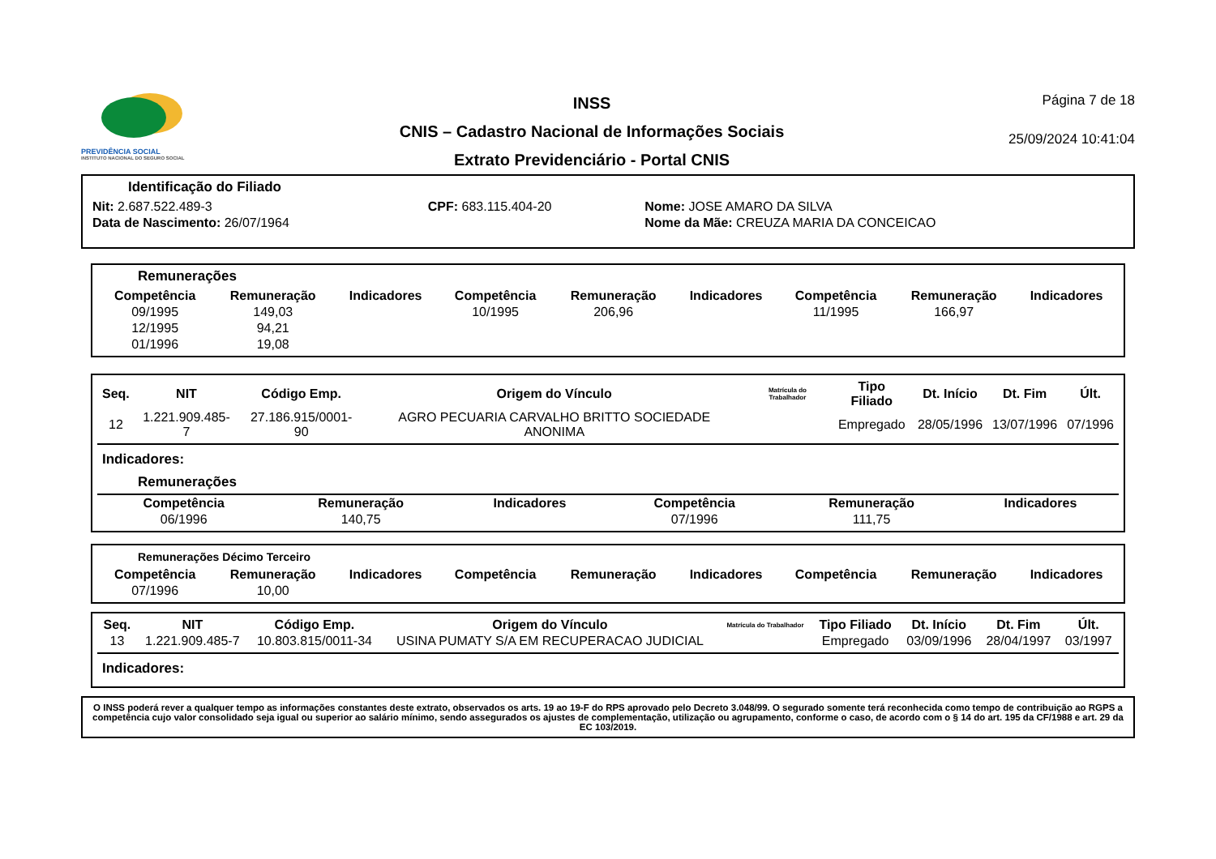PREVIDÊNCIA SOCIAL
INSTITUTO NACIONAL DO SEGURO SOCIAL
INSS
CNIS – Cadastro Nacional de Informações Sociais
Extrato Previdenciário - Portal CNIS
Página 7 de 18
25/09/2024 10:41:04
Identificação do Filiado
| Nit: 2.687.522.489-3 | CPF: 683.115.404-20 | Nome: JOSE AMARO DA SILVA |
| Data de Nascimento: 26/07/1964 | | Nome da Mãe: CREUZA MARIA DA CONCEICAO |
Remunerações
| Competência | Remuneração | Indicadores | Competência | Remuneração | Indicadores | Competência | Remuneração | Indicadores |
| --- | --- | --- | --- | --- | --- | --- | --- | --- |
| 09/1995 | 149,03 | | 10/1995 | 206,96 | | 11/1995 | 166,97 | |
| 12/1995 | 94,21 | | | | | | | |
| 01/1996 | 19,08 | | | | | | | |
| Seq. | NIT | Código Emp. | Origem do Vínculo | Matrícula do Trabalhador | Tipo Filiado | Dt. Início | Dt. Fim | Últ. |
| --- | --- | --- | --- | --- | --- | --- | --- | --- |
| 12 | 1.221.909.485-7 | 27.186.915/0001-90 | AGRO PECUARIA CARVALHO BRITTO SOCIEDADE ANONIMA | | Empregado | 28/05/1996 | 13/07/1996 | 07/1996 |
Indicadores:
Remunerações
| Competência | Remuneração | Indicadores | Competência | Remuneração | Indicadores |
| --- | --- | --- | --- | --- | --- |
| 06/1996 | 140,75 | | 07/1996 | 111,75 | |
Remunerações Décimo Terceiro
| Competência | Remuneração | Indicadores | Competência | Remuneração | Indicadores | Competência | Remuneração | Indicadores |
| --- | --- | --- | --- | --- | --- | --- | --- | --- |
| 07/1996 | 10,00 | | | | | | | |
| Seq. | NIT | Código Emp. | Origem do Vínculo | Matrícula do Trabalhador | Tipo Filiado | Dt. Início | Dt. Fim | Últ. |
| --- | --- | --- | --- | --- | --- | --- | --- | --- |
| 13 | 1.221.909.485-7 | 10.803.815/0011-34 | USINA PUMATY S/A EM RECUPERACAO JUDICIAL | | Empregado | 03/09/1996 | 28/04/1997 | 03/1997 |
Indicadores:
O INSS poderá rever a qualquer tempo as informações constantes deste extrato, observados os arts. 19 ao 19-F do RPS aprovado pelo Decreto 3.048/99. O segurado somente terá reconhecida como tempo de contribuição ao RGPS a competência cujo valor consolidado seja igual ou superior ao salário mínimo, sendo assegurados os ajustes de complementação, utilização ou agrupamento, conforme o caso, de acordo com o § 14 do art. 195 da CF/1988 e art. 29 da EC 103/2019.